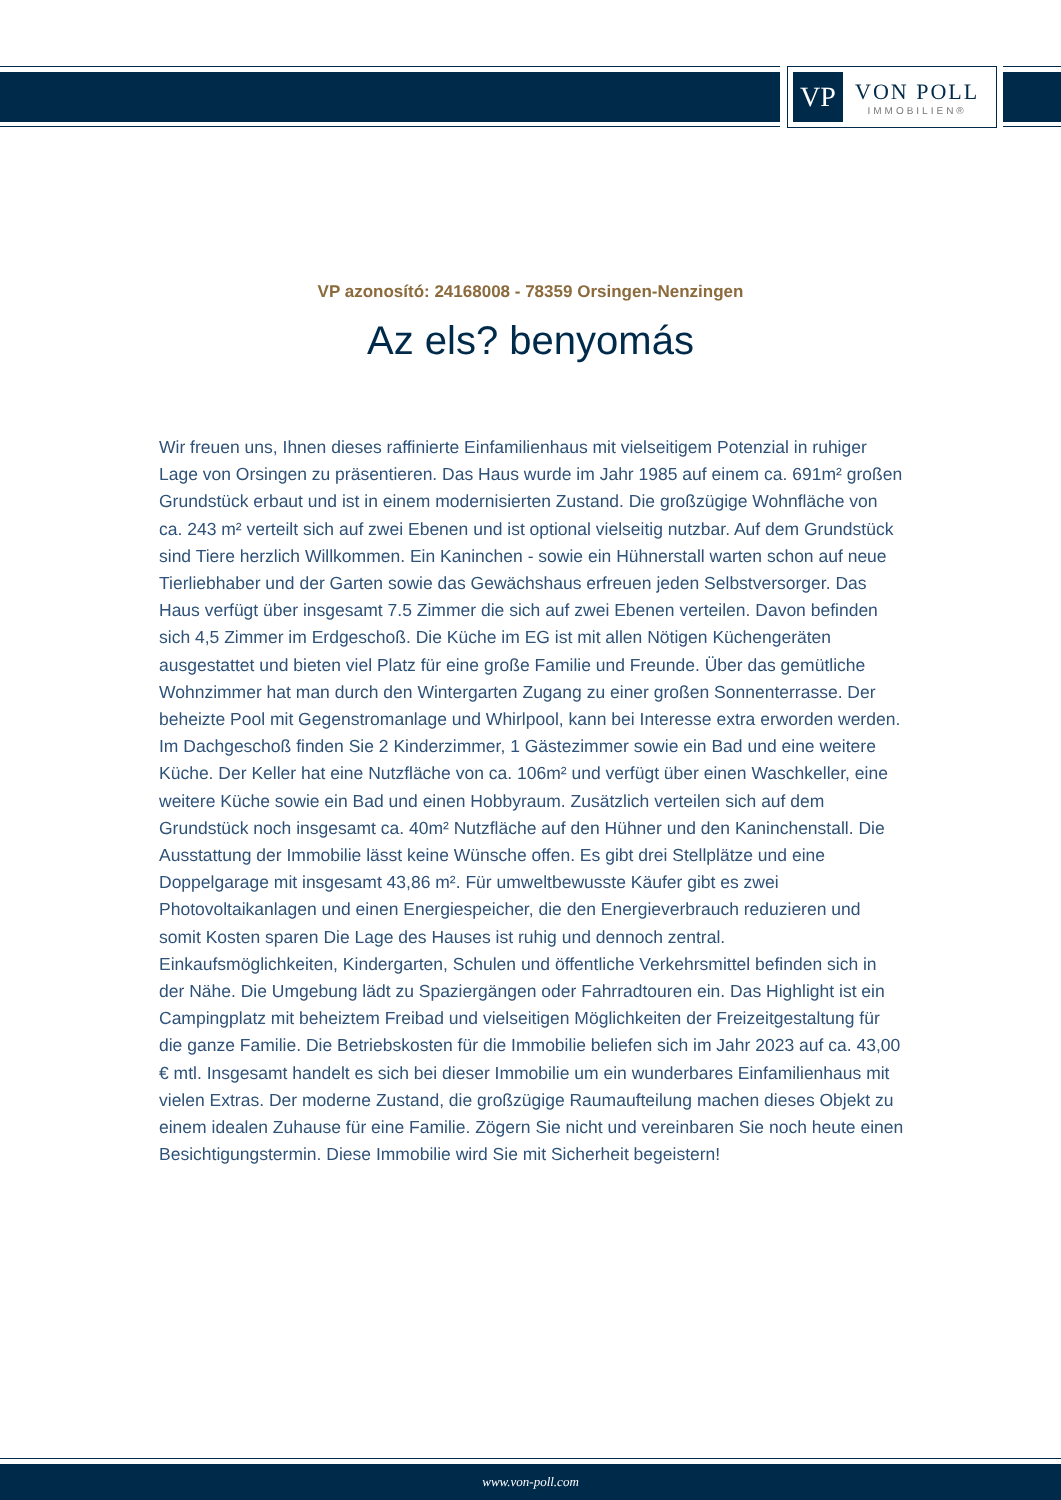VP
VON POLL
IMMOBILIEN®
VP azonosító: 24168008 - 78359 Orsingen-Nenzingen
Az els? benyomás
Wir freuen uns, Ihnen dieses raffinierte Einfamilienhaus mit vielseitigem Potenzial in ruhiger Lage von Orsingen zu präsentieren. Das Haus wurde im Jahr 1985 auf einem ca. 691m² großen Grundstück erbaut und ist in einem modernisierten Zustand. Die großzügige Wohnfläche von ca. 243 m² verteilt sich auf zwei Ebenen und ist optional vielseitig nutzbar. Auf dem Grundstück sind Tiere herzlich Willkommen. Ein Kaninchen - sowie ein Hühnerstall warten schon auf neue Tierliebhaber und der Garten sowie das Gewächshaus erfreuen jeden Selbstversorger. Das Haus verfügt über insgesamt 7.5 Zimmer die sich auf zwei Ebenen verteilen. Davon befinden sich 4,5 Zimmer im Erdgeschoß. Die Küche im EG ist mit allen Nötigen Küchengeräten ausgestattet und bieten viel Platz für eine große Familie und Freunde. Über das gemütliche Wohnzimmer hat man durch den Wintergarten Zugang zu einer großen Sonnenterrasse. Der beheizte Pool mit Gegenstromanlage und Whirlpool, kann bei Interesse extra erworden werden. Im Dachgeschoß finden Sie 2 Kinderzimmer, 1 Gästezimmer sowie ein Bad und eine weitere Küche. Der Keller hat eine Nutzfläche von ca. 106m² und verfügt über einen Waschkeller, eine weitere Küche sowie ein Bad und einen Hobbyraum. Zusätzlich verteilen sich auf dem Grundstück noch insgesamt ca. 40m² Nutzfläche auf den Hühner und den Kaninchenstall. Die Ausstattung der Immobilie lässt keine Wünsche offen. Es gibt drei Stellplätze und eine Doppelgarage mit insgesamt 43,86 m². Für umweltbewusste Käufer gibt es zwei Photovoltaikanlagen und einen Energiespeicher, die den Energieverbrauch reduzieren und somit Kosten sparen Die Lage des Hauses ist ruhig und dennoch zentral. Einkaufsmöglichkeiten, Kindergarten, Schulen und öffentliche Verkehrsmittel befinden sich in der Nähe. Die Umgebung lädt zu Spaziergängen oder Fahrradtouren ein. Das Highlight ist ein Campingplatz mit beheiztem Freibad und vielseitigen Möglichkeiten der Freizeitgestaltung für die ganze Familie. Die Betriebskosten für die Immobilie beliefen sich im Jahr 2023 auf ca. 43,00 € mtl. Insgesamt handelt es sich bei dieser Immobilie um ein wunderbares Einfamilienhaus mit vielen Extras. Der moderne Zustand, die großzügige Raumaufteilung machen dieses Objekt zu einem idealen Zuhause für eine Familie. Zögern Sie nicht und vereinbaren Sie noch heute einen Besichtigungstermin. Diese Immobilie wird Sie mit Sicherheit begeistern!
www.von-poll.com